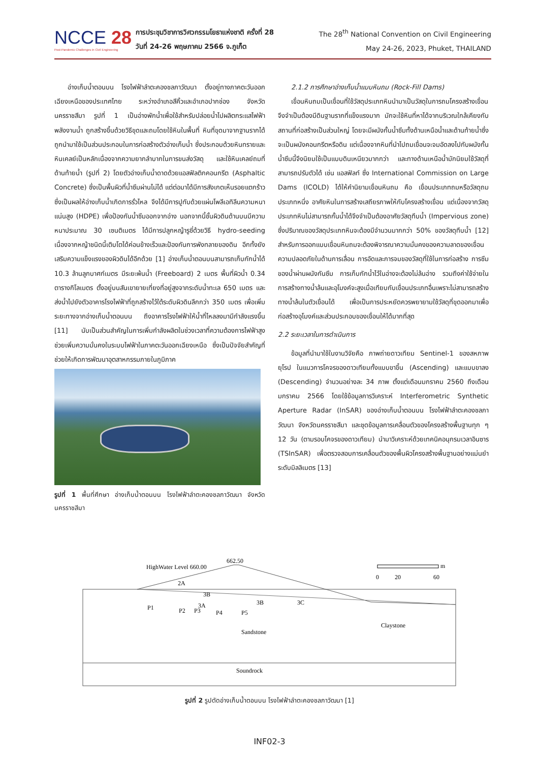NCCE 28
Post-Pandemic Challenges in Civil Engineering
การประชุมวิชาการวิศวกรรมโยธาแห่งชาติ ครั้งที่ 28
วันที่ 24-26 พฤษภาคม 2566 จ.ภูเก็ต
The 28<sup>th</sup> National Convention on Civil Engineering
May 24-26, 2023, Phuket, THAILAND
อ่างเก็บน้ำตอนบน โรงไฟฟ้าลำตะคองชลภาวัฒนา ตั้งอยู่ทางภาคตะวันออกเฉียงเหนือของประเทศไทย ระหว่างอำเภอสีคิ้วและอำเภอปากช่อง จังหวัดนครราชสีมา รูปที่ 1 เป็นอ่างพักน้ำเพื่อใช้สำหรับปล่อยน้ำไปผลิตกระแสไฟฟ้าพลังงานน้ำ ถูกสร้างขึ้นด้วยวิธีขุดและถมโดยใช้หินในพื้นที่ หินที่ขุดมาจากฐานรากได้ถูกนำมาใช้เป็นส่วนประกอบในการก่อสร้างตัวอ่างเก็บน้ำ ซึ่งประกอบด้วยหินทรายและหินเคลย์เป็นหลักเนื่องจากความยากลำบากในการขนส่งวัสดุ และใช้หินเคลย์ถมที่ด้านท้ายน้ำ (รูปที่ 2) โดยตัวอ่างเก็บน้ำดาดด้วยแอสฟัลติกคอนกรีต (Asphaltic Concrete) ซึ่งเป็นพื้นผิวที่น้ำซึมผ่านไม่ได้ แต่ต่อมาได้มีการสังเกตเห็นรอยแตกร้าวซึ่งเป็นผลให้อ่างเก็บน้ำเกิดการรั่วไหล จึงได้มีการปูทับด้วยแผ่นโพลีเอทิลีนความหนาแน่นสูง (HDPE) เพื่อป้องกันน้ำซึมออกจากอ่าง นอกจากนี้ชั้นผิวดินด้านบนมีความหนาประมาณ 30 เซนติเมตร ได้มีการปลูกหญ้ารูซี่ด้วยวิธี hydro-seeding เนื่องจากหญ้าชนิดนี้เติบโตได้ค่อนข้างเร็วและป้องกันการพังทลายของดิน อีกทั้งยังเสริมความแข็งแรงของผิวดินได้อีกด้วย [1] อ่างเก็บน้ำตอนบนสามารถเก็บกักน้ำได้ 10.3 ล้านลูกบาศก์เมตร มีระยะพ้นน้ำ (Freeboard) 2 เมตร พื้นที่ผิวน้ำ 0.34 ตารางกิโลเมตร ตั้งอยู่บนสันเขายายเที่ยงที่อยู่สูงจากระดับน้ำทะเล 650 เมตร และส่งน้ำไปยังตัวอาคารโรงไฟฟ้าที่ถูกสร้างไว้ใต้ระดับผิวดินลึกกว่า 350 เมตร เพื่อเพิ่มระยะทางจากอ่างเก็บน้ำตอนบน ถึงอาคารโรงไฟฟ้าให้น้ำที่ไหลลงมามีกำลังแรงขึ้น [11] นับเป็นส่วนสำคัญในการเพิ่มกำลังผลิตในช่วงเวลาที่ความต้องการไฟฟ้าสูง ช่วยเพิ่มความมั่นคงในระบบไฟฟ้าในภาคตะวันออกเฉียงเหนือ ซึ่งเป็นปัจจัยสำคัญที่ช่วยให้เกิดการพัฒนาอุตสาหกรรมภายในภูมิภาค
รูปที่ 1 พื้นที่ศึกษา อ่างเก็บน้ำตอนบน โรงไฟฟ้าลำตะคองชลภาวัฒนา จังหวัดนครราชสีมา
2.1.2 การศึกษาอ่างเก็บน้ำแบบหินถม (Rock-Fill Dams)
เขื่อนหินถมเป็นเขื่อนที่ใช้วัสดุประเภทหินนำมาเป็นวัสดุในการถมโครงสร้างเขื่อน จึงจำเป็นต้องมีดินฐานรากที่แข็งแรงมาก มักจะใช้หินที่หาได้จากบริเวณใกล้เคียงกับสถานที่ก่อสร้างเป็นส่วนใหญ่ โดยจะมีผนังกั้นน้ำซึมทั้งด้านเหนือน้ำและด้านท้ายน้ำซึ่งจะเป็นผนังคอนกรีตหรือดิน แต่เนื่องจากหินที่นำไปถมเขื่อนจะจมอัดลงไปกับผนังกั้นน้ำซึมนี้จึงนิยมใช้เป็นแบบดินเหนียวมากกว่า และทางด้านเหนือน้ำมักนิยมใช้วัสดุที่สามารถปรับตัวได้ เช่น แอสฟัลท์ ซึ่ง International Commission on Large Dams (ICOLD) ได้ให้คำนิยามเขื่อนหินถม คือ เขื่อนประเภทถมหรือวัสดุถมประเภทหนึ่ง อาศัยหินในการสร้างเสถียรภาพให้กับโครงสร้างเขื่อน แต่เนื่องจากวัสดุประเภทหินไม่สามารถกั้นน้ำได้จึงจำเป็นต้องอาศัยวัสดุทึบน้ำ (Impervious zone) ซึ่งปริมาณของวัสดุประเภทหินจะต้องมีจำนวนมากกว่า 50% ของวัสดุทึบน้ำ [12] สำหรับการออกแบบเขื่อนหินถมจะต้องพิจารณาความมั่นคงของความลาดของเขื่อน ความปลอดภัยในด้านการเลื่อน การอัดและการจมของวัสดุที่ใช้ในการก่อสร้าง การซึมของน้ำผ่านผนังกันซึม การเก็บกักน้ำไว้ในอ่างจะต้องไม่ล้นอ่าง รวมถึงค่าใช้จ่ายในการสร้างทางน้ำล้นและอุโมงค์จะสูงเมื่อเทียบกับเขื่อนประเภทอื่นเพราะไม่สามารถสร้างทางน้ำล้นในตัวเขื่อนได้ เพื่อเป็นการประหยัดควรพยายามใช้วัสดุที่ขุดออกมาเพื่อก่อสร้างอุโมงค์และส่วนประกอบของเขื่อนให้ได้มากที่สุด
2.2 ระยะเวลาในการดำเนินการ
ข้อมูลที่นำมาใช้ในงานวิจัยคือ ภาพถ่ายดาวเทียม Sentinel-1 ของสหภาพยุโรป ในแนวการโคจรของดาวเทียมทั้งแบบขาขึ้น (Ascending) และแบบขาลง (Descending) จำนวนอย่างละ 34 ภาพ ตั้งแต่เดือนมกราคม 2560 ถึงเดือนมกราคม 2566 โดยใช้ข้อมูลการวิเคราะห์ Interferometric Synthetic Aperture Radar (InSAR) ของอ่างเก็บน้ำตอนบน โรงไฟฟ้าลำตะคองชลภาวัฒนา จังหวัดนครราชสีมา และชุดข้อมูลการเคลื่อนตัวของโครงสร้างพื้นฐานทุก ๆ 12 วัน (ตามรอบโคจรของดาวเทียม) นำมาวิเคราะห์ด้วยเทคนิคอนุกรมเวลาอินซาร (TSInSAR) เพื่อตรวจสอบการเคลื่อนตัวของพื้นผิวโครงสร้างพื้นฐานอย่างแม่นยำระดับมิลลิเมตร [13]
HighWater Level 660.00
662.50
2A
3B
3A
3B
3C
P1
P2
P3
P4
P5
Claystone
Sandstone
Soundrock
0
20
60
m
รูปที่ 2 รูปตัดอ่างเก็บน้ำตอนบน โรงไฟฟ้าลำตะคองชลภาวัฒนา [1]
INF02-3